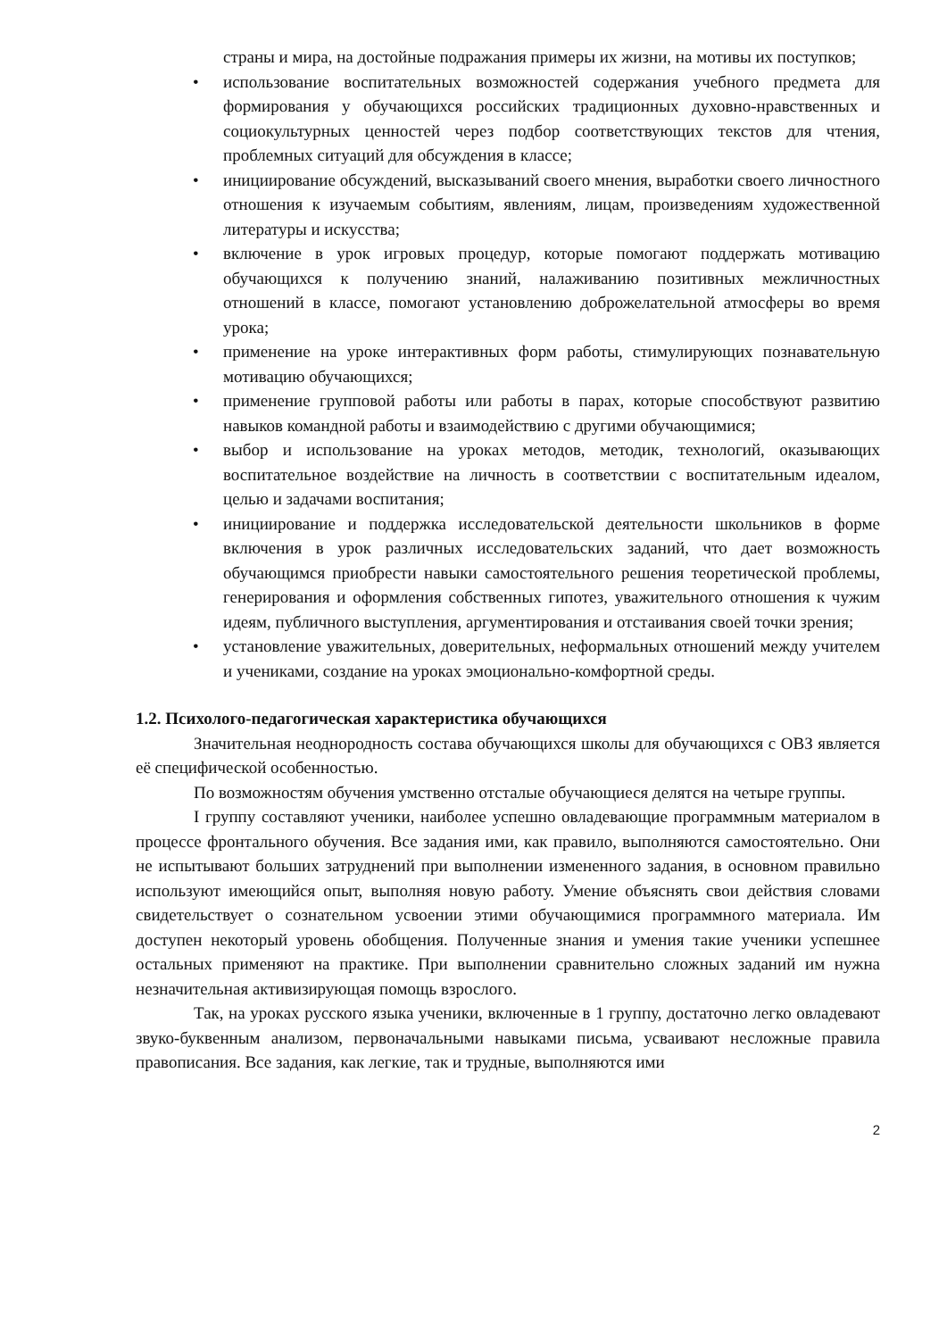страны и мира, на достойные подражания примеры их жизни, на мотивы их поступков;
• использование воспитательных возможностей содержания учебного предмета для формирования у обучающихся российских традиционных духовно-нравственных и социокультурных ценностей через подбор соответствующих текстов для чтения, проблемных ситуаций для обсуждения в классе;
• инициирование обсуждений, высказываний своего мнения, выработки своего личностного отношения к изучаемым событиям, явлениям, лицам, произведениям художественной литературы и искусства;
• включение в урок игровых процедур, которые помогают поддержать мотивацию обучающихся к получению знаний, налаживанию позитивных межличностных отношений в классе, помогают установлению доброжелательной атмосферы во время урока;
• применение на уроке интерактивных форм работы, стимулирующих познавательную мотивацию обучающихся;
• применение групповой работы или работы в парах, которые способствуют развитию навыков командной работы и взаимодействию с другими обучающимися;
• выбор и использование на уроках методов, методик, технологий, оказывающих воспитательное воздействие на личность в соответствии с воспитательным идеалом, целью и задачами воспитания;
• инициирование и поддержка исследовательской деятельности школьников в форме включения в урок различных исследовательских заданий, что дает возможность обучающимся приобрести навыки самостоятельного решения теоретической проблемы, генерирования и оформления собственных гипотез, уважительного отношения к чужим идеям, публичного выступления, аргументирования и отстаивания своей точки зрения;
• установление уважительных, доверительных, неформальных отношений между учителем и учениками, создание на уроках эмоционально-комфортной среды.
1.2. Психолого-педагогическая характеристика обучающихся
Значительная неоднородность состава обучающихся школы для обучающихся с ОВЗ является её специфической особенностью.
По возможностям обучения умственно отсталые обучающиеся делятся на четыре группы.
I группу составляют ученики, наиболее успешно овладевающие программным материалом в процессе фронтального обучения. Все задания ими, как правило, выполняются самостоятельно. Они не испытывают больших затруднений при выполнении измененного задания, в основном правильно используют имеющийся опыт, выполняя новую работу. Умение объяснять свои действия словами свидетельствует о сознательном усвоении этими обучающимися программного материала. Им доступен некоторый уровень обобщения. Полученные знания и умения такие ученики успешнее остальных применяют на практике. При выполнении сравнительно сложных заданий им нужна незначительная активизирующая помощь взрослого.
Так, на уроках русского языка ученики, включенные в 1 группу, достаточно легко овладевают звуко-буквенным анализом, первоначальными навыками письма, усваивают несложные правила правописания. Все задания, как легкие, так и трудные, выполняются ими
2